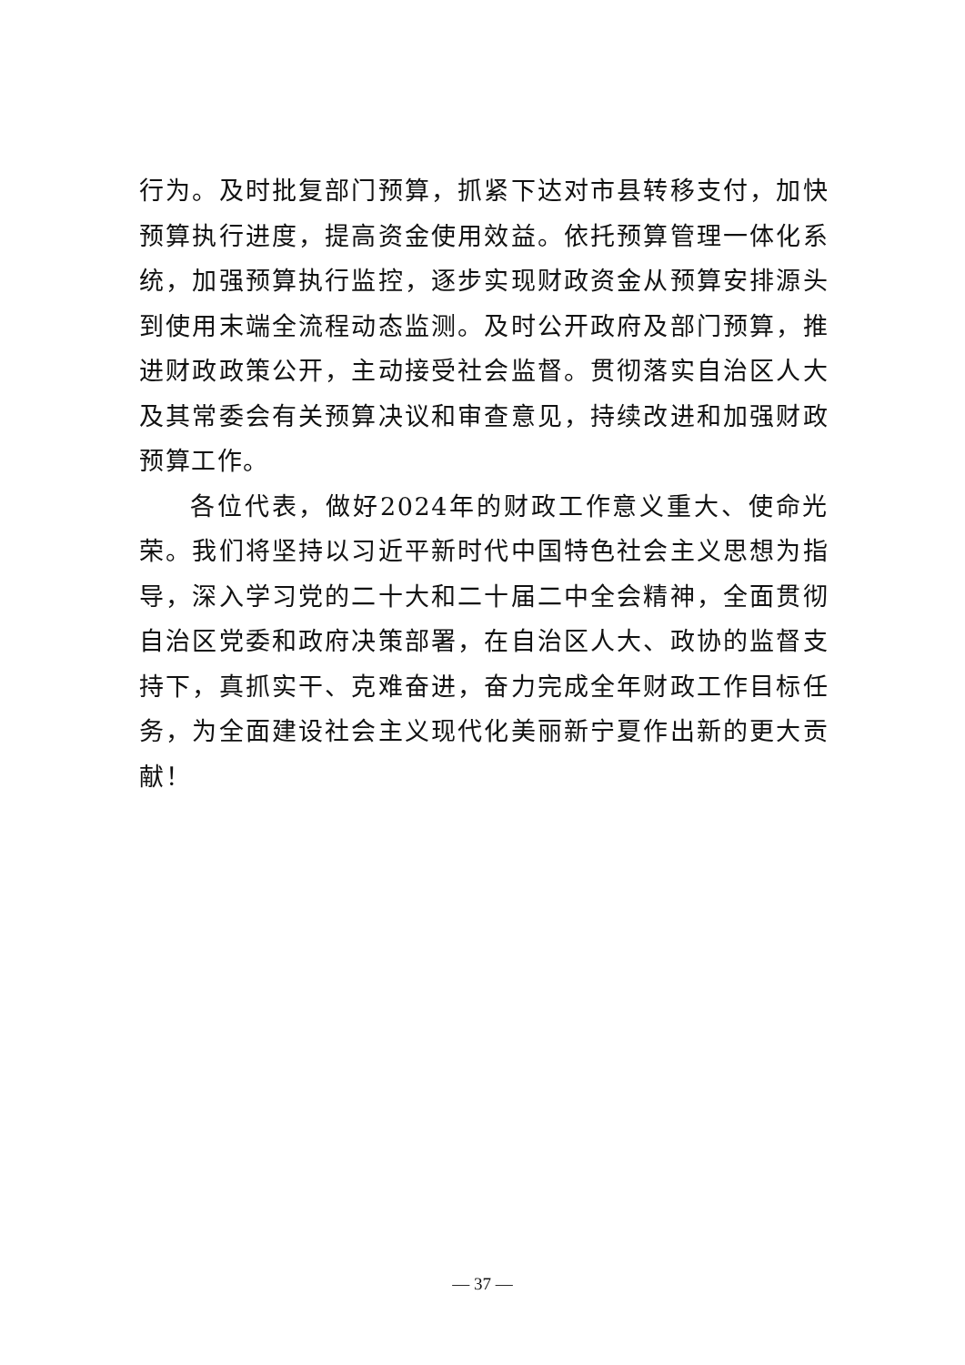行为。及时批复部门预算，抓紧下达对市县转移支付，加快预算执行进度，提高资金使用效益。依托预算管理一体化系统，加强预算执行监控，逐步实现财政资金从预算安排源头到使用末端全流程动态监测。及时公开政府及部门预算，推进财政政策公开，主动接受社会监督。贯彻落实自治区人大及其常委会有关预算决议和审查意见，持续改进和加强财政预算工作。
各位代表，做好2024年的财政工作意义重大、使命光荣。我们将坚持以习近平新时代中国特色社会主义思想为指导，深入学习党的二十大和二十届二中全会精神，全面贯彻自治区党委和政府决策部署，在自治区人大、政协的监督支持下，真抓实干、克难奋进，奋力完成全年财政工作目标任务，为全面建设社会主义现代化美丽新宁夏作出新的更大贡献！
— 37 —